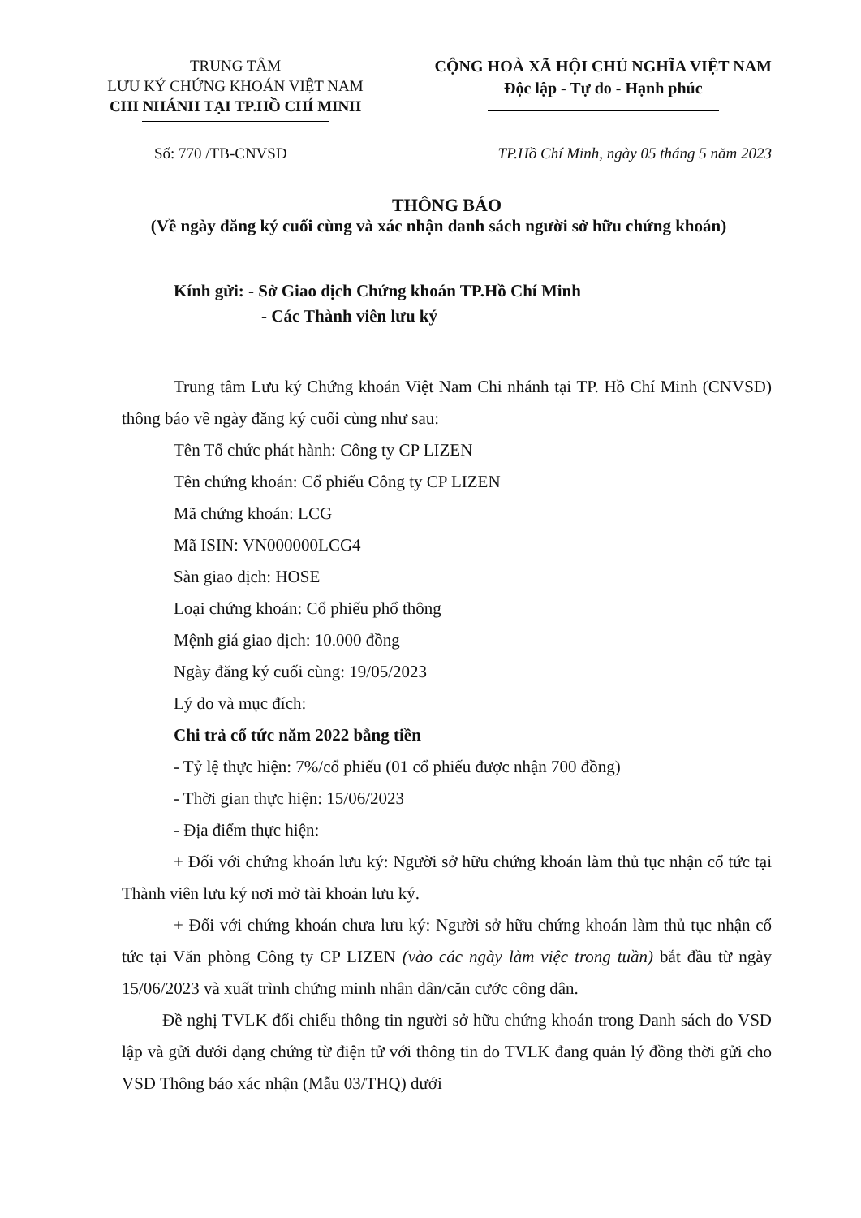TRUNG TÂM
LƯU KÝ CHỨNG KHOÁN VIỆT NAM
CHI NHÁNH TẠI TP.HỒ CHÍ MINH
CỘNG HOÀ XÃ HỘI CHỦ NGHĨA VIỆT NAM
Độc lập - Tự do - Hạnh phúc
Số: 770 /TB-CNVSD TP.Hồ Chí Minh, ngày 05 tháng 5 năm 2023
THÔNG BÁO
(Về ngày đăng ký cuối cùng và xác nhận danh sách người sở hữu chứng khoán)
Kính gửi: - Sở Giao dịch Chứng khoán TP.Hồ Chí Minh
- Các Thành viên lưu ký
Trung tâm Lưu ký Chứng khoán Việt Nam Chi nhánh tại TP. Hồ Chí Minh (CNVSD) thông báo về ngày đăng ký cuối cùng như sau:
Tên Tổ chức phát hành: Công ty CP LIZEN
Tên chứng khoán: Cổ phiếu Công ty CP LIZEN
Mã chứng khoán: LCG
Mã ISIN: VN000000LCG4
Sàn giao dịch: HOSE
Loại chứng khoán: Cổ phiếu phổ thông
Mệnh giá giao dịch: 10.000 đồng
Ngày đăng ký cuối cùng: 19/05/2023
Lý do và mục đích:
Chi trả cổ tức năm 2022 bằng tiền
- Tỷ lệ thực hiện: 7%/cổ phiếu (01 cổ phiếu được nhận 700 đồng)
- Thời gian thực hiện: 15/06/2023
- Địa điểm thực hiện:
+ Đối với chứng khoán lưu ký: Người sở hữu chứng khoán làm thủ tục nhận cổ tức tại Thành viên lưu ký nơi mở tài khoản lưu ký.
+ Đối với chứng khoán chưa lưu ký: Người sở hữu chứng khoán làm thủ tục nhận cổ tức tại Văn phòng Công ty CP LIZEN (vào các ngày làm việc trong tuần) bắt đầu từ ngày 15/06/2023 và xuất trình chứng minh nhân dân/căn cước công dân.
Đề nghị TVLK đối chiếu thông tin người sở hữu chứng khoán trong Danh sách do VSD lập và gửi dưới dạng chứng từ điện tử với thông tin do TVLK đang quản lý đồng thời gửi cho VSD Thông báo xác nhận (Mẫu 03/THQ) dưới